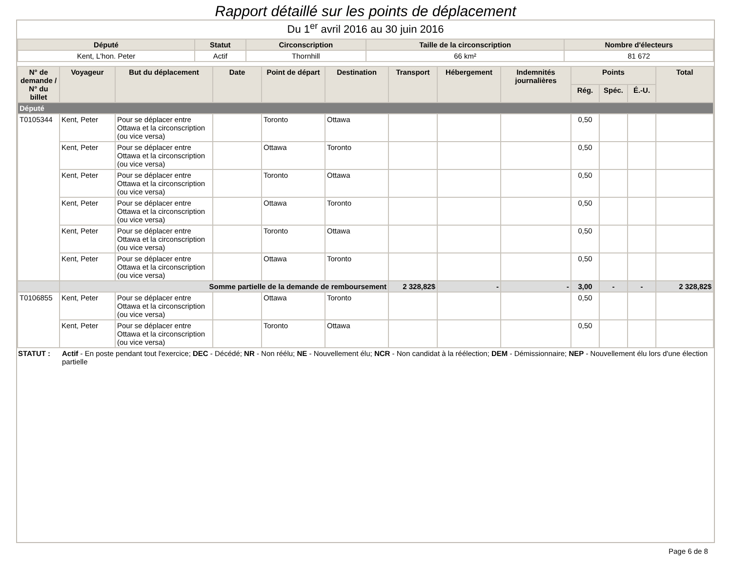Rapport détaillé sur les points de déplacement
Du 1<sup>er</sup> avril 2016 au 30 juin 2016
| Député | Statut | Circonscription | Taille de la circonscription | Nombre d'électeurs |
| --- | --- | --- | --- | --- |
| Kent, L'hon. Peter | Actif | Thornhill | 66 km² | 81 672 |
| N° de demande / N° du billet | Voyageur | But du déplacement | Date | Point de départ | Destination | Transport | Hébergement | Indemnités journalières | Points | | | Total |
| --- | --- | --- | --- | --- | --- | --- | --- | --- | --- | --- | --- | --- |
| | | | | | | | | | Rég. | Spéc. | É.-U. | |
| Député | | | | | | | | | | | | |
| T0105344 | Kent, Peter | Pour se déplacer entre Ottawa et la circonscription (ou vice versa) | | Toronto | Ottawa | | | | 0,50 | | | |
| | Kent, Peter | Pour se déplacer entre Ottawa et la circonscription (ou vice versa) | | Ottawa | Toronto | | | | 0,50 | | | |
| | Kent, Peter | Pour se déplacer entre Ottawa et la circonscription (ou vice versa) | | Toronto | Ottawa | | | | 0,50 | | | |
| | Kent, Peter | Pour se déplacer entre Ottawa et la circonscription (ou vice versa) | | Ottawa | Toronto | | | | 0,50 | | | |
| | Kent, Peter | Pour se déplacer entre Ottawa et la circonscription (ou vice versa) | | Toronto | Ottawa | | | | 0,50 | | | |
| | Kent, Peter | Pour se déplacer entre Ottawa et la circonscription (ou vice versa) | | Ottawa | Toronto | | | | 0,50 | | | |
| | Somme partielle de la demande de remboursement | | | | | 2 328,82$ | - | - | 3,00 | - | - | 2 328,82$ |
| T0106855 | Kent, Peter | Pour se déplacer entre Ottawa et la circonscription (ou vice versa) | | Ottawa | Toronto | | | | 0,50 | | | |
| | Kent, Peter | Pour se déplacer entre Ottawa et la circonscription (ou vice versa) | | Toronto | Ottawa | | | | 0,50 | | | |
STATUT : Actif - En poste pendant tout l'exercice; DEC - Décédé; NR - Non réélu; NE - Nouvellement élu; NCR - Non candidat à la réélection; DEM - Démissionnaire; NEP - Nouvellement élu lors d'une élection partielle
Page 6 de 8